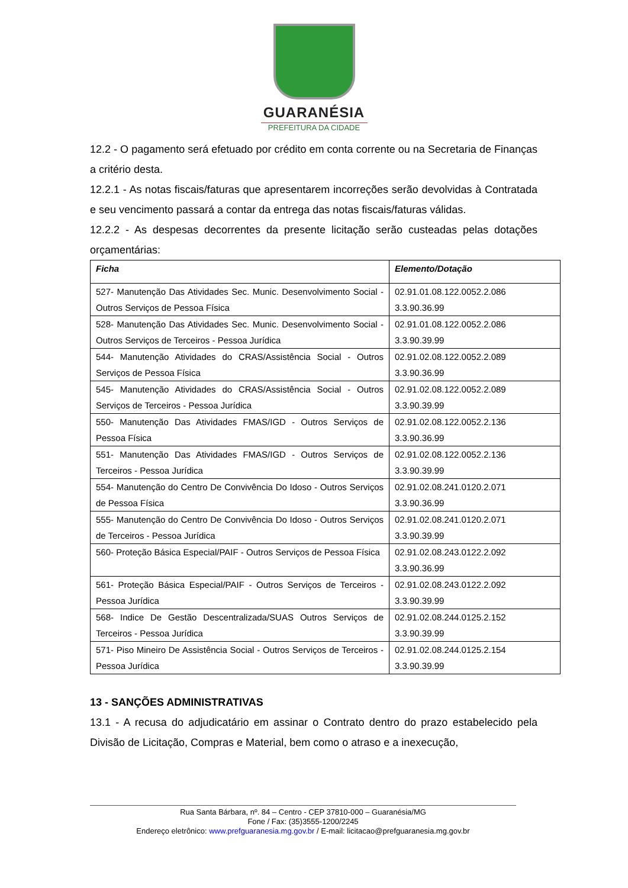GUARANÉSIA
PREFEITURA DA CIDADE
12.2 - O pagamento será efetuado por crédito em conta corrente ou na Secretaria de Finanças a critério desta.
12.2.1 - As notas fiscais/faturas que apresentarem incorreções serão devolvidas à Contratada e seu vencimento passará a contar da entrega das notas fiscais/faturas válidas.
12.2.2 - As despesas decorrentes da presente licitação serão custeadas pelas dotações orçamentárias:
| Ficha | Elemento/Dotação |
| --- | --- |
| 527- Manutenção Das Atividades Sec. Munic. Desenvolvimento Social - Outros Serviços de Pessoa Física | 02.91.01.08.122.0052.2.086 3.3.90.36.99 |
| 528- Manutenção Das Atividades Sec. Munic. Desenvolvimento Social - Outros Serviços de Terceiros - Pessoa Jurídica | 02.91.01.08.122.0052.2.086 3.3.90.39.99 |
| 544- Manutenção Atividades do CRAS/Assistência Social - Outros Serviços de Pessoa Física | 02.91.02.08.122.0052.2.089 3.3.90.36.99 |
| 545- Manutenção Atividades do CRAS/Assistência Social - Outros Serviços de Terceiros - Pessoa Jurídica | 02.91.02.08.122.0052.2.089 3.3.90.39.99 |
| 550- Manutenção Das Atividades FMAS/IGD - Outros Serviços de Pessoa Física | 02.91.02.08.122.0052.2.136 3.3.90.36.99 |
| 551- Manutenção Das Atividades FMAS/IGD - Outros Serviços de Terceiros - Pessoa Jurídica | 02.91.02.08.122.0052.2.136 3.3.90.39.99 |
| 554- Manutenção do Centro De Convivência Do Idoso - Outros Serviços de Pessoa Física | 02.91.02.08.241.0120.2.071 3.3.90.36.99 |
| 555- Manutenção do Centro De Convivência Do Idoso - Outros Serviços de Terceiros - Pessoa Jurídica | 02.91.02.08.241.0120.2.071 3.3.90.39.99 |
| 560- Proteção Básica Especial/PAIF - Outros Serviços de Pessoa Física | 02.91.02.08.243.0122.2.092 3.3.90.36.99 |
| 561- Proteção Básica Especial/PAIF - Outros Serviços de Terceiros - Pessoa Jurídica | 02.91.02.08.243.0122.2.092 3.3.90.39.99 |
| 568- Indice De Gestão Descentralizada/SUAS Outros Serviços de Terceiros - Pessoa Jurídica | 02.91.02.08.244.0125.2.152 3.3.90.39.99 |
| 571- Piso Mineiro De Assistência Social - Outros Serviços de Terceiros - Pessoa Jurídica | 02.91.02.08.244.0125.2.154 3.3.90.39.99 |
13 - SANÇÕES ADMINISTRATIVAS
13.1 - A recusa do adjudicatário em assinar o Contrato dentro do prazo estabelecido pela Divisão de Licitação, Compras e Material, bem como o atraso e a inexecução,
Rua Santa Bárbara, nº. 84 – Centro - CEP 37810-000 – Guaranésia/MG
Fone / Fax: (35)3555-1200/2245
Endereço eletrônico: www.prefguaranesia.mg.gov.br / E-mail: licitacao@prefguaranesia.mg.gov.br